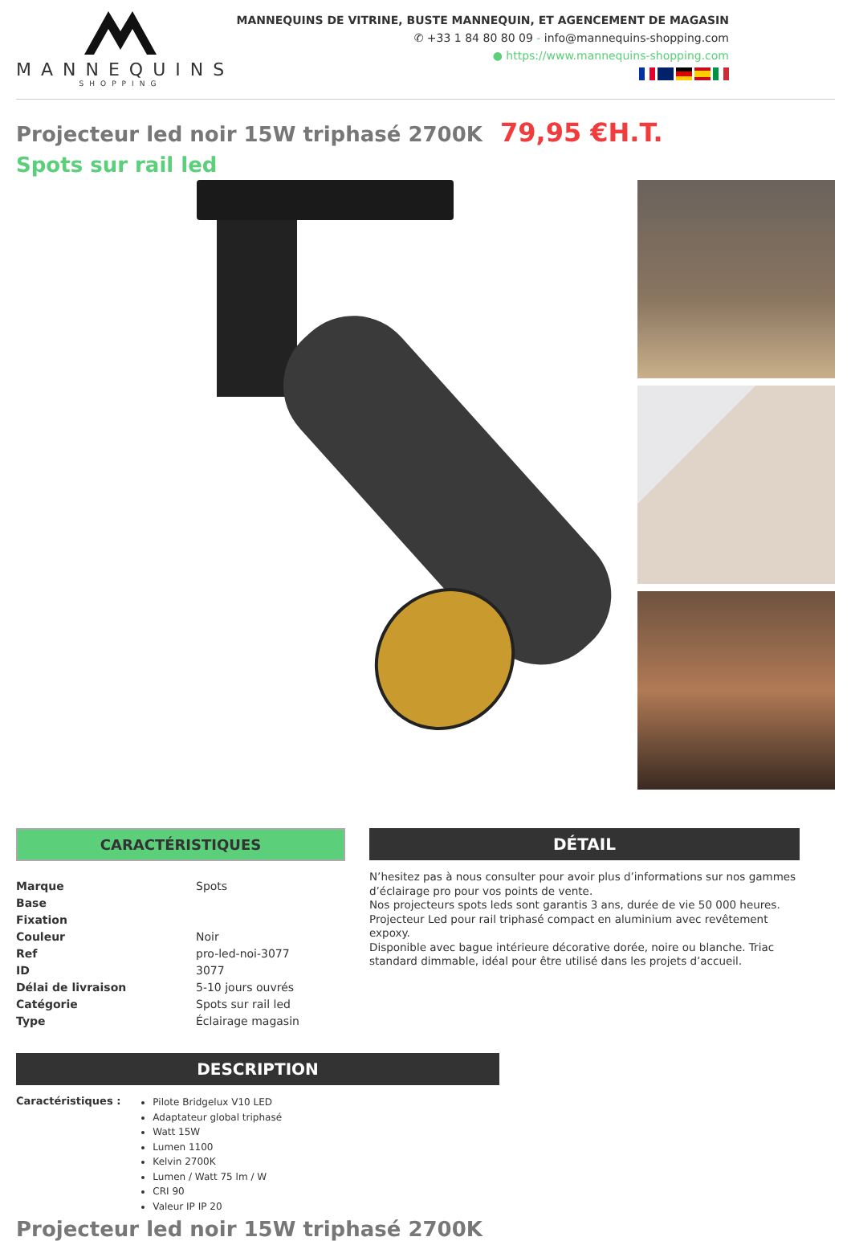MANNEQUINS
SHOPPING
MANNEQUINS DE VITRINE, BUSTE MANNEQUIN, ET AGENCEMENT DE MAGASIN
✆ +33 1 84 80 80 09 - info@mannequins-shopping.com
● https://www.mannequins-shopping.com
Projecteur led noir 15W triphasé 2700K 79,95 €H.T.
Spots sur rail led
CARACTÉRISTIQUES
| Marque | Spots |
| Base | |
| Fixation | |
| Couleur | Noir |
| Ref | pro-led-noi-3077 |
| ID | 3077 |
| Délai de livraison | 5-10 jours ouvrés |
| Catégorie | Spots sur rail led |
| Type | Éclairage magasin |
DÉTAIL
N’hesitez pas à nous consulter pour avoir plus d’informations sur nos gammes d’éclairage pro pour vos points de vente.
Nos projecteurs spots leds sont garantis 3 ans, durée de vie 50 000 heures.
Projecteur Led pour rail triphasé compact en aluminium avec revêtement expoxy.
Disponible avec bague intérieure décorative dorée, noire ou blanche. Triac standard dimmable, idéal pour être utilisé dans les projets d’accueil.
DESCRIPTION
Caractéristiques :
Pilote Bridgelux V10 LED
Adaptateur global triphasé
Watt 15W
Lumen 1100
Kelvin 2700K
Lumen / Watt 75 lm / W
CRI 90
Valeur IP IP 20
Projecteur led noir 15W triphasé 2700K